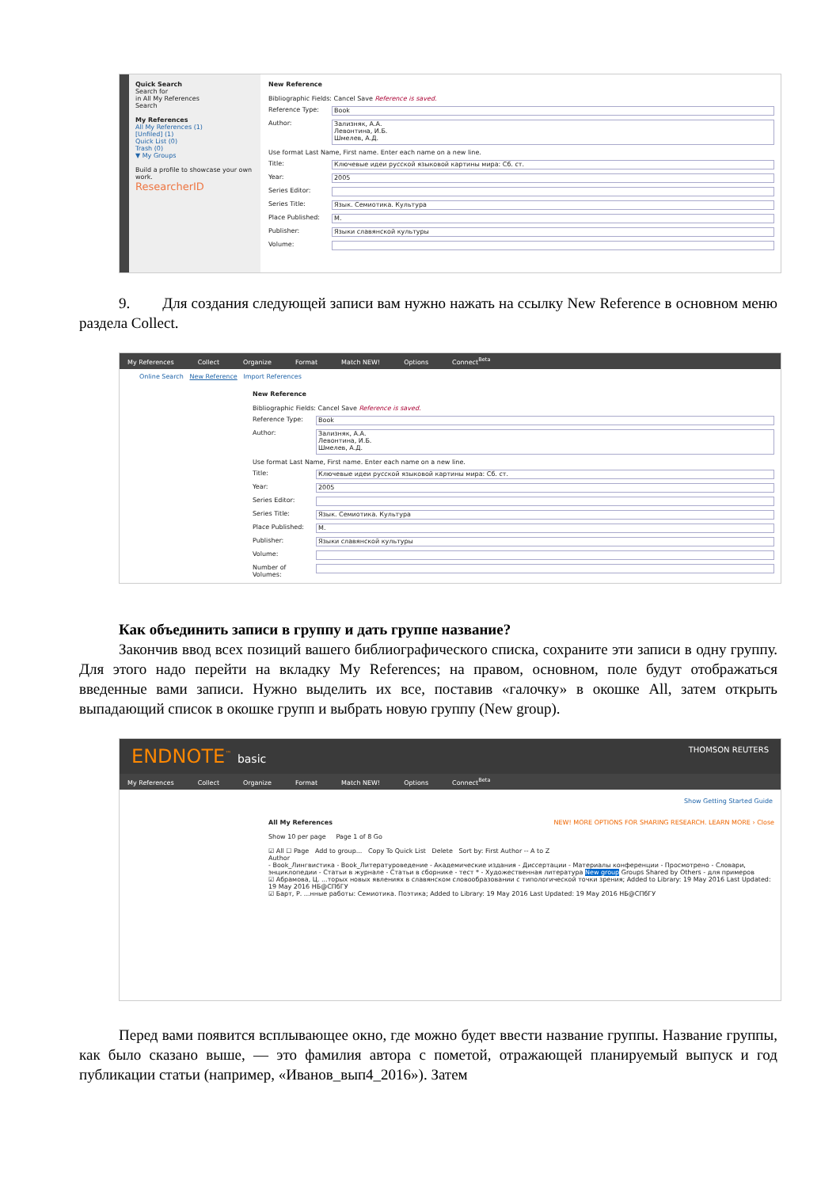Quick Search
Search for
in All My References
Search
My References
All My References (1)
[Unfiled] (1)
Quick List (0)
Trash (0)
▼ My Groups
Build a profile to showcase your own work.
ResearcherID
New Reference
Bibliographic Fields: Cancel Save Reference is saved.
Reference Type: Book
Author: Зализняк, А.А.
Левонтина, И.Б.
Шмелев, А.Д.
Use format Last Name, First name. Enter each name on a new line.
Title: Ключевые идеи русской языковой картины мира: Сб. ст.
Year: 2005
Series Editor:
Series Title: Язык. Семиотика. Культура
Place Published: М.
Publisher: Языки славянской культуры
Volume:
9. Для создания следующей записи вам нужно нажать на ссылку New Reference в основном меню раздела Collect.
My References Collect Organize Format Match NEW! Options Connect<sup>Beta</sup>
Online Search New Reference Import References
New Reference
Bibliographic Fields: Cancel Save Reference is saved.
Reference Type: Book
Author: Зализняк, А.А.
Левонтина, И.Б.
Шмелев, А.Д.
Use format Last Name, First name. Enter each name on a new line.
Title: Ключевые идеи русской языковой картины мира: Сб. ст.
Year: 2005
Series Editor:
Series Title: Язык. Семиотика. Культура
Place Published: М.
Publisher: Языки славянской культуры
Volume:
Number of Volumes:
Как объединить записи в группу и дать группе название?
Закончив ввод всех позиций вашего библиографического списка, сохраните эти записи в одну группу. Для этого надо перейти на вкладку My References; на правом, основном, поле будут отображаться введенные вами записи. Нужно выделить их все, поставив «галочку» в окошке All, затем открыть выпадающий список в окошке групп и выбрать новую группу (New group).
ENDNOTE<sup>™</sup> basic THOMSON REUTERS
My References Collect Organize Format Match NEW! Options Connect<sup>Beta</sup>
Show Getting Started Guide
All My References NEW! MORE OPTIONS FOR SHARING RESEARCH. LEARN MORE › Close
Show 10 per page Page 1 of 8 Go
☑ All ☐ Page Add to group... Copy To Quick List Delete Sort by: First Author -- A to Z
Author
- Book_Лингвистика - Book_Литературоведение - Академические издания - Диссертации - Материалы конференции - Просмотрено - Словари, энциклопедии - Статьи в журнале - Статьи в сборнике - тест * - Художественная литература New group Groups Shared by Others - для примеров
☑ Абрамова, Ц. ...торых новых явлениях в славянском словообразовании с типологической точки зрения; Added to Library: 19 May 2016 Last Updated: 19 May 2016 НБ@СПбГУ
☑ Барт, Р. ...нные работы: Семиотика. Поэтика; Added to Library: 19 May 2016 Last Updated: 19 May 2016 НБ@СПбГУ
Перед вами появится всплывающее окно, где можно будет ввести название группы. Название группы, как было сказано выше, — это фамилия автора с пометой, отражающей планируемый выпуск и год публикации статьи (например, «Иванов_вып4_2016»). Затем